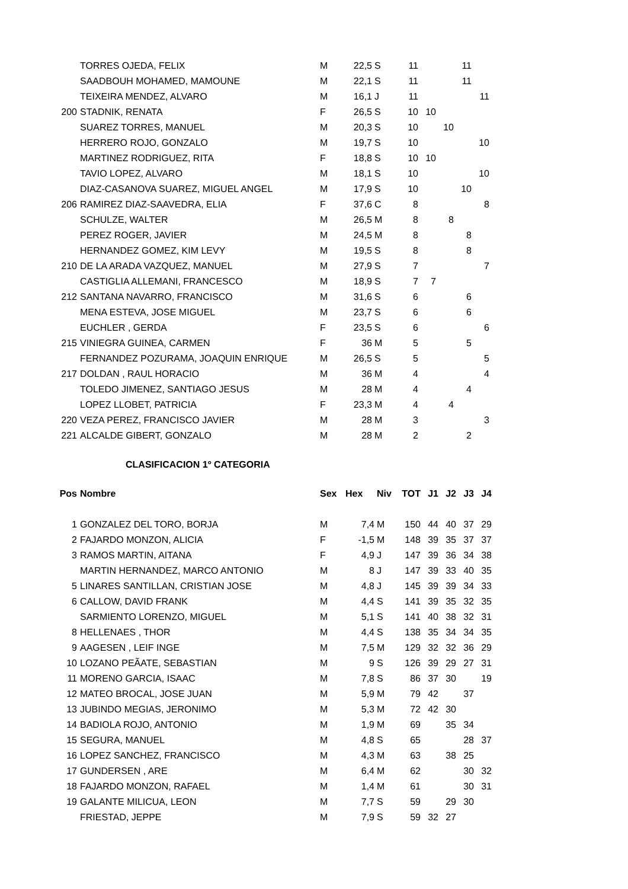| | TORRES OJEDA, FELIX | M | 22,5 | S | 11 | | | 11 | |
| | SAADBOUH MOHAMED, MAMOUNE | M | 22,1 | S | 11 | | | 11 | |
| | TEIXEIRA MENDEZ, ALVARO | M | 16,1 | J | 11 | | | | 11 |
| 200 | STADNIK, RENATA | F | 26,5 | S | 10 | 10 | | | |
| | SUAREZ TORRES, MANUEL | M | 20,3 | S | 10 | | 10 | | |
| | HERRERO ROJO, GONZALO | M | 19,7 | S | 10 | | | | 10 |
| | MARTINEZ RODRIGUEZ, RITA | F | 18,8 | S | 10 | 10 | | | |
| | TAVIO LOPEZ, ALVARO | M | 18,1 | S | 10 | | | | 10 |
| | DIAZ-CASANOVA SUAREZ, MIGUEL ANGEL | M | 17,9 | S | 10 | | | 10 | |
| 206 | RAMIREZ DIAZ-SAAVEDRA, ELIA | F | 37,6 | C | 8 | | | | 8 |
| | SCHULZE, WALTER | M | 26,5 | M | 8 | | 8 | | |
| | PEREZ ROGER, JAVIER | M | 24,5 | M | 8 | | | 8 | |
| | HERNANDEZ GOMEZ, KIM LEVY | M | 19,5 | S | 8 | | | 8 | |
| 210 | DE LA ARADA VAZQUEZ, MANUEL | M | 27,9 | S | 7 | | | | 7 |
| | CASTIGLIA ALLEMANI, FRANCESCO | M | 18,9 | S | 7 | 7 | | | |
| 212 | SANTANA NAVARRO, FRANCISCO | M | 31,6 | S | 6 | | | 6 | |
| | MENA ESTEVA, JOSE MIGUEL | M | 23,7 | S | 6 | | | 6 | |
| | EUCHLER , GERDA | F | 23,5 | S | 6 | | | | 6 |
| 215 | VINIEGRA GUINEA, CARMEN | F | 36 | M | 5 | | | 5 | |
| | FERNANDEZ POZURAMA, JOAQUIN ENRIQUE | M | 26,5 | S | 5 | | | | 5 |
| 217 | DOLDAN , RAUL HORACIO | M | 36 | M | 4 | | | | 4 |
| | TOLEDO JIMENEZ, SANTIAGO JESUS | M | 28 | M | 4 | | | 4 | |
| | LOPEZ LLOBET, PATRICIA | F | 23,3 | M | 4 | | 4 | | |
| 220 | VEZA PEREZ, FRANCISCO JAVIER | M | 28 | M | 3 | | | | 3 |
| 221 | ALCALDE GIBERT, GONZALO | M | 28 | M | 2 | | | 2 | |
CLASIFICACION 1º CATEGORIA
| Pos | Nombre | Sex | Hex | Niv | TOT | J1 | J2 | J3 | J4 |
| --- | --- | --- | --- | --- | --- | --- | --- | --- | --- |
| 1 | GONZALEZ DEL TORO, BORJA | M | 7,4 | M | 150 | 44 | 40 | 37 | 29 |
| 2 | FAJARDO MONZON, ALICIA | F | -1,5 | M | 148 | 39 | 35 | 37 | 37 |
| 3 | RAMOS MARTIN, AITANA | F | 4,9 | J | 147 | 39 | 36 | 34 | 38 |
| | MARTIN HERNANDEZ, MARCO ANTONIO | M | 8 | J | 147 | 39 | 33 | 40 | 35 |
| 5 | LINARES SANTILLAN, CRISTIAN JOSE | M | 4,8 | J | 145 | 39 | 39 | 34 | 33 |
| 6 | CALLOW, DAVID FRANK | M | 4,4 | S | 141 | 39 | 35 | 32 | 35 |
| | SARMIENTO LORENZO, MIGUEL | M | 5,1 | S | 141 | 40 | 38 | 32 | 31 |
| 8 | HELLENAES , THOR | M | 4,4 | S | 138 | 35 | 34 | 34 | 35 |
| 9 | AAGESEN , LEIF INGE | M | 7,5 | M | 129 | 32 | 32 | 36 | 29 |
| 10 | LOZANO PEÃATE, SEBASTIAN | M | 9 | S | 126 | 39 | 29 | 27 | 31 |
| 11 | MORENO GARCIA, ISAAC | M | 7,8 | S | 86 | 37 | 30 | | 19 |
| 12 | MATEO BROCAL, JOSE JUAN | M | 5,9 | M | 79 | 42 | | 37 | |
| 13 | JUBINDO MEGIAS, JERONIMO | M | 5,3 | M | 72 | 42 | 30 | | |
| 14 | BADIOLA ROJO, ANTONIO | M | 1,9 | M | 69 | | 35 | 34 | |
| 15 | SEGURA, MANUEL | M | 4,8 | S | 65 | | | 28 | 37 |
| 16 | LOPEZ SANCHEZ, FRANCISCO | M | 4,3 | M | 63 | | 38 | 25 | |
| 17 | GUNDERSEN , ARE | M | 6,4 | M | 62 | | | 30 | 32 |
| 18 | FAJARDO MONZON, RAFAEL | M | 1,4 | M | 61 | | | 30 | 31 |
| 19 | GALANTE MILICUA, LEON | M | 7,7 | S | 59 | | 29 | 30 | |
| | FRIESTAD, JEPPE | M | 7,9 | S | 59 | 32 | 27 | | |